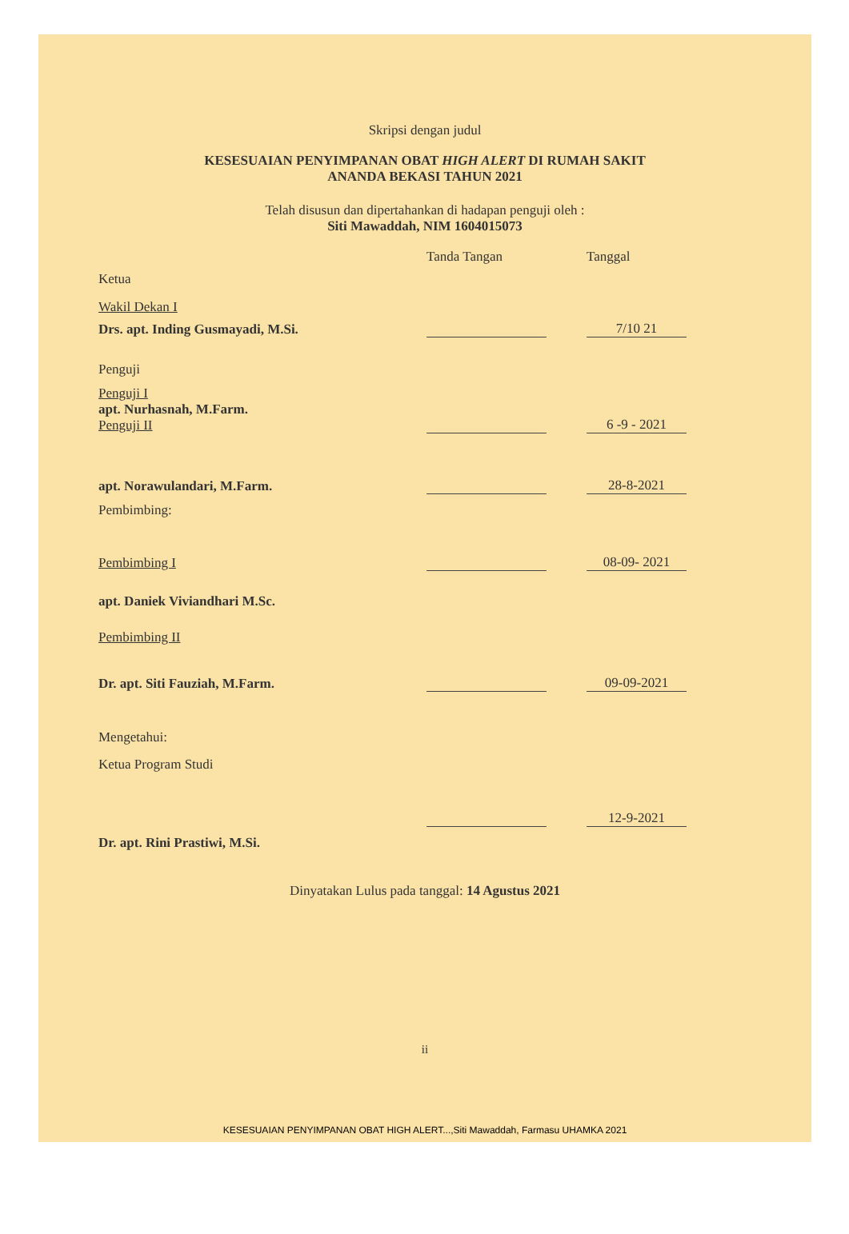Skripsi dengan judul
KESESUAIAN PENYIMPANAN OBAT HIGH ALERT DI RUMAH SAKIT
ANANDA BEKASI TAHUN 2021
Telah disusun dan dipertahankan di hadapan penguji oleh :
Siti Mawaddah, NIM 1604015073
Tanda Tangan Tanggal
Ketua
Wakil Dekan I
Drs. apt. Inding Gusmayadi, M.Si.
7/10 21
Penguji
Penguji I
apt. Nurhasnah, M.Farm.
Penguji II
6 -9 - 2021
apt. Norawulandari, M.Farm.
28-8-2021
Pembimbing:
Pembimbing I
08-09- 2021
apt. Daniek Viviandhari M.Sc.
Pembimbing II
Dr. apt. Siti Fauziah, M.Farm.
09-09-2021
Mengetahui:
Ketua Program Studi
12-9-2021
Dr. apt. Rini Prastiwi, M.Si.
Dinyatakan Lulus pada tanggal: 14 Agustus 2021
ii
KESESUAIAN PENYIMPANAN OBAT HIGH ALERT...,Siti Mawaddah, Farmasu UHAMKA 2021